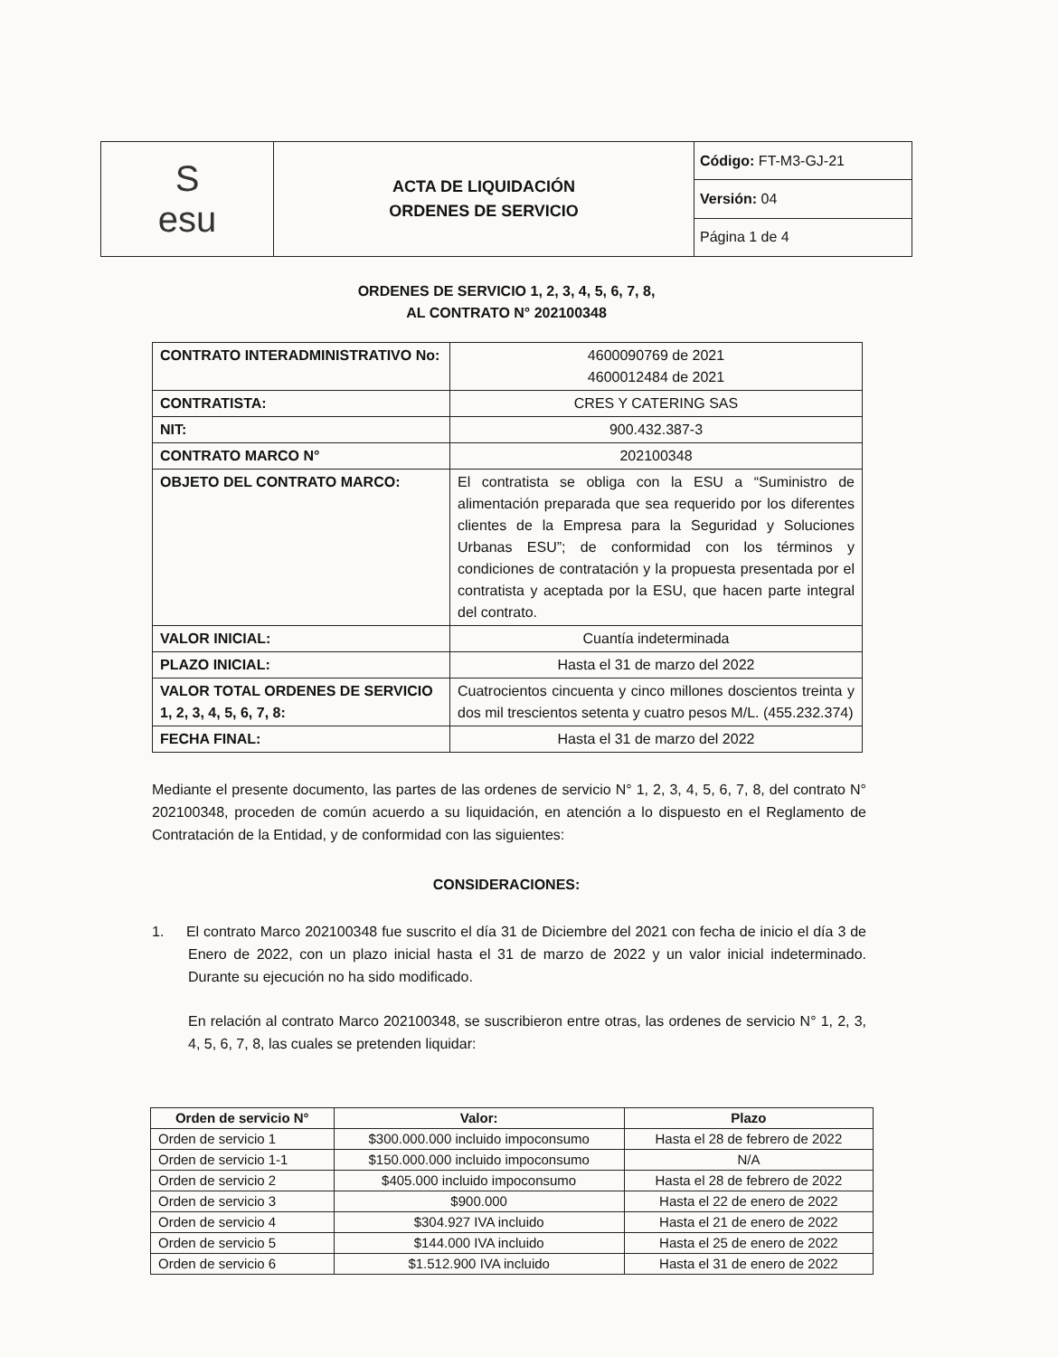| S esu | ACTA DE LIQUIDACIÓN ORDENES DE SERVICIO | Código: FT-M3-GJ-21 |
| | | Versión: 04 |
| | | Página 1 de 4 |
ORDENES DE SERVICIO 1, 2, 3, 4, 5, 6, 7, 8,
AL CONTRATO N° 202100348
| CONTRATO INTERADMINISTRATIVO No: | 4600090769 de 2021 4600012484 de 2021 |
| CONTRATISTA: | CRES Y CATERING SAS |
| NIT: | 900.432.387-3 |
| CONTRATO MARCO N° | 202100348 |
| OBJETO DEL CONTRATO MARCO: | El contratista se obliga con la ESU a “Suministro de alimentación preparada que sea requerido por los diferentes clientes de la Empresa para la Seguridad y Soluciones Urbanas ESU”; de conformidad con los términos y condiciones de contratación y la propuesta presentada por el contratista y aceptada por la ESU, que hacen parte integral del contrato. |
| VALOR INICIAL: | Cuantía indeterminada |
| PLAZO INICIAL: | Hasta el 31 de marzo del 2022 |
| VALOR TOTAL ORDENES DE SERVICIO 1, 2, 3, 4, 5, 6, 7, 8: | Cuatrocientos cincuenta y cinco millones doscientos treinta y dos mil trescientos setenta y cuatro pesos M/L. (455.232.374) |
| FECHA FINAL: | Hasta el 31 de marzo del 2022 |
Mediante el presente documento, las partes de las ordenes de servicio N° 1, 2, 3, 4, 5, 6, 7, 8, del contrato N° 202100348, proceden de común acuerdo a su liquidación, en atención a lo dispuesto en el Reglamento de Contratación de la Entidad, y de conformidad con las siguientes:
CONSIDERACIONES:
1. El contrato Marco 202100348 fue suscrito el día 31 de Diciembre del 2021 con fecha de inicio el día 3 de Enero de 2022, con un plazo inicial hasta el 31 de marzo de 2022 y un valor inicial indeterminado. Durante su ejecución no ha sido modificado.
En relación al contrato Marco 202100348, se suscribieron entre otras, las ordenes de servicio N° 1, 2, 3, 4, 5, 6, 7, 8, las cuales se pretenden liquidar:
| Orden de servicio N° | Valor: | Plazo |
| --- | --- | --- |
| Orden de servicio 1 | $300.000.000 incluido impoconsumo | Hasta el 28 de febrero de 2022 |
| Orden de servicio 1-1 | $150.000.000 incluido impoconsumo | N/A |
| Orden de servicio 2 | $405.000 incluido impoconsumo | Hasta el 28 de febrero de 2022 |
| Orden de servicio 3 | $900.000 | Hasta el 22 de enero de 2022 |
| Orden de servicio 4 | $304.927 IVA incluido | Hasta el 21 de enero de 2022 |
| Orden de servicio 5 | $144.000 IVA incluido | Hasta el 25 de enero de 2022 |
| Orden de servicio 6 | $1.512.900 IVA incluido | Hasta el 31 de enero de 2022 |